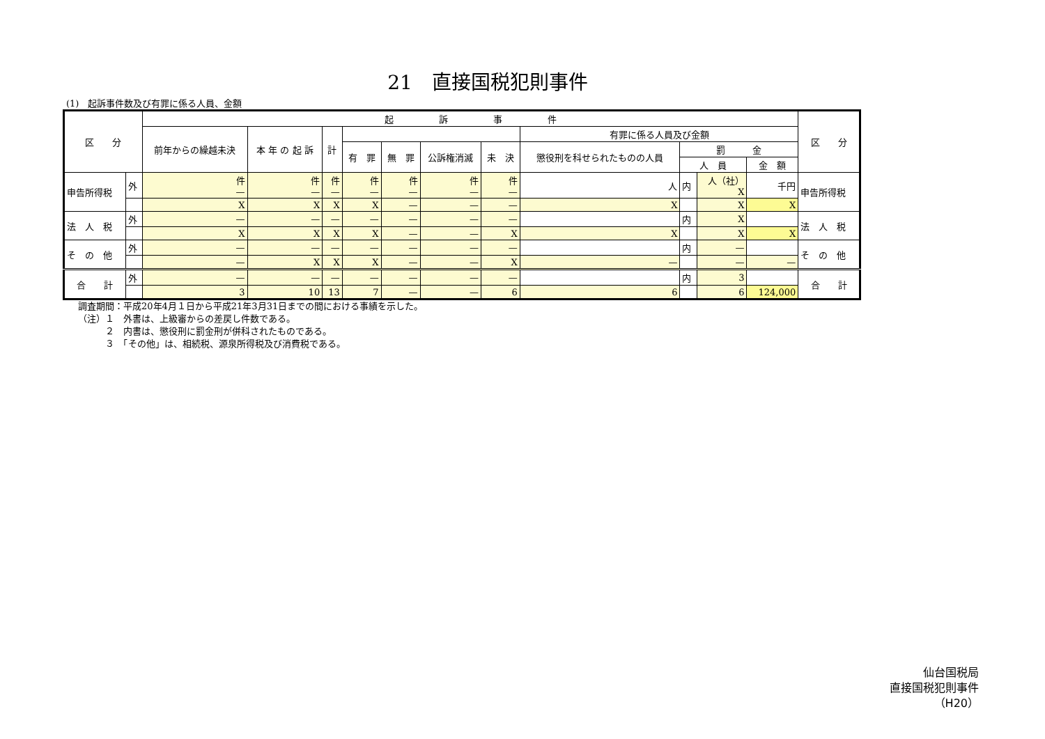21　直接国税犯則事件
(1)　起訴事件数及び有罪に係る人員、金額
| 区 分 | | 起 訴 事 件 | | | | | | | | | | | 区 分 |
| --- | --- | --- | --- | --- | --- | --- | --- | --- | --- | --- | --- | --- | --- |
| | | 前年からの繰越未決 | 本 年 の 起 訴 | 計 | | | | | 有罪に係る人員及び金額 | | | | |
| | | | | | 有 罪 | 無 罪 | 公訴権消滅 | 未 決 | 懲役刑を科せられたものの人員 | 罰 金 | | | |
| | | | | | | | | | | 人 員 | | 金 額 | |
| 申告所得税 | 外 | 件 — | 件 — | 件 — | 件 — | 件 — | 件 — | 件 — | 人 | 内 | 人（社） X | 千円 | 申告所得税 |
| | | X | X | X | X | — | — | — | X | | X | X | |
| 法 人 税 | 外 | — | — | — | — | — | — | — | | 内 | X | | 法 人 税 |
| | | X | X | X | X | — | — | X | X | | X | X | |
| そ の 他 | 外 | — | — | — | — | — | — | — | | 内 | — | | そ の 他 |
| | | — | X | X | X | — | — | X | — | | — | — | |
| 合 計 | 外 | — | — | — | — | — | — | — | | 内 | 3 | | 合 計 |
| | | 3 | 10 | 13 | 7 | — | — | 6 | 6 | | 6 | 124,000 | |
調査期間：平成20年4月１日から平成21年3月31日までの間における事績を示した。
（注）１　外書は、上級審からの差戻し件数である。
　　　２　内書は、懲役刑に罰金刑が併科されたものである。
　　　３　「その他」は、相続税、源泉所得税及び消費税である。
仙台国税局
直接国税犯則事件
（H20）